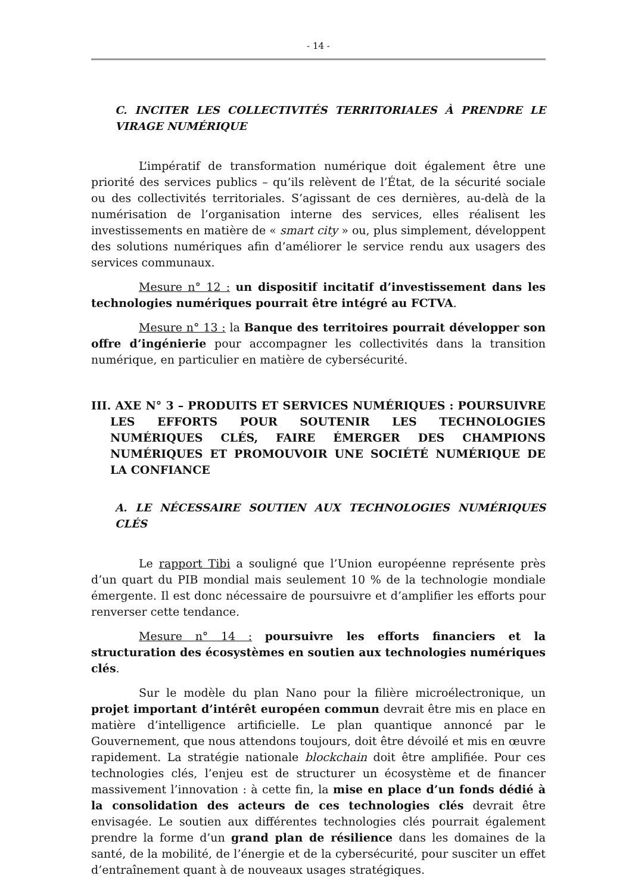- 14 -
C. INCITER LES COLLECTIVITÉS TERRITORIALES À PRENDRE LE VIRAGE NUMÉRIQUE
L’impératif de transformation numérique doit également être une priorité des services publics – qu’ils relèvent de l’État, de la sécurité sociale ou des collectivités territoriales. S’agissant de ces dernières, au-delà de la numérisation de l’organisation interne des services, elles réalisent les investissements en matière de « smart city » ou, plus simplement, développent des solutions numériques afin d’améliorer le service rendu aux usagers des services communaux.
Mesure n° 12 : un dispositif incitatif d’investissement dans les technologies numériques pourrait être intégré au FCTVA.
Mesure n° 13 : la Banque des territoires pourrait développer son offre d’ingénierie pour accompagner les collectivités dans la transition numérique, en particulier en matière de cybersécurité.
III. AXE N° 3 – PRODUITS ET SERVICES NUMÉRIQUES : POURSUIVRE LES EFFORTS POUR SOUTENIR LES TECHNOLOGIES NUMÉRIQUES CLÉS, FAIRE ÉMERGER DES CHAMPIONS NUMÉRIQUES ET PROMOUVOIR UNE SOCIÉTÉ NUMÉRIQUE DE LA CONFIANCE
A. LE NÉCESSAIRE SOUTIEN AUX TECHNOLOGIES NUMÉRIQUES CLÉS
Le rapport Tibi a souligné que l’Union européenne représente près d’un quart du PIB mondial mais seulement 10 % de la technologie mondiale émergente. Il est donc nécessaire de poursuivre et d’amplifier les efforts pour renverser cette tendance.
Mesure n° 14 : poursuivre les efforts financiers et la structuration des écosystèmes en soutien aux technologies numériques clés.
Sur le modèle du plan Nano pour la filière microélectronique, un projet important d’intérêt européen commun devrait être mis en place en matière d’intelligence artificielle. Le plan quantique annoncé par le Gouvernement, que nous attendons toujours, doit être dévoilé et mis en œuvre rapidement. La stratégie nationale blockchain doit être amplifiée. Pour ces technologies clés, l’enjeu est de structurer un écosystème et de financer massivement l’innovation : à cette fin, la mise en place d’un fonds dédié à la consolidation des acteurs de ces technologies clés devrait être envisagée. Le soutien aux différentes technologies clés pourrait également prendre la forme d’un grand plan de résilience dans les domaines de la santé, de la mobilité, de l’énergie et de la cybersécurité, pour susciter un effet d’entraînement quant à de nouveaux usages stratégiques.